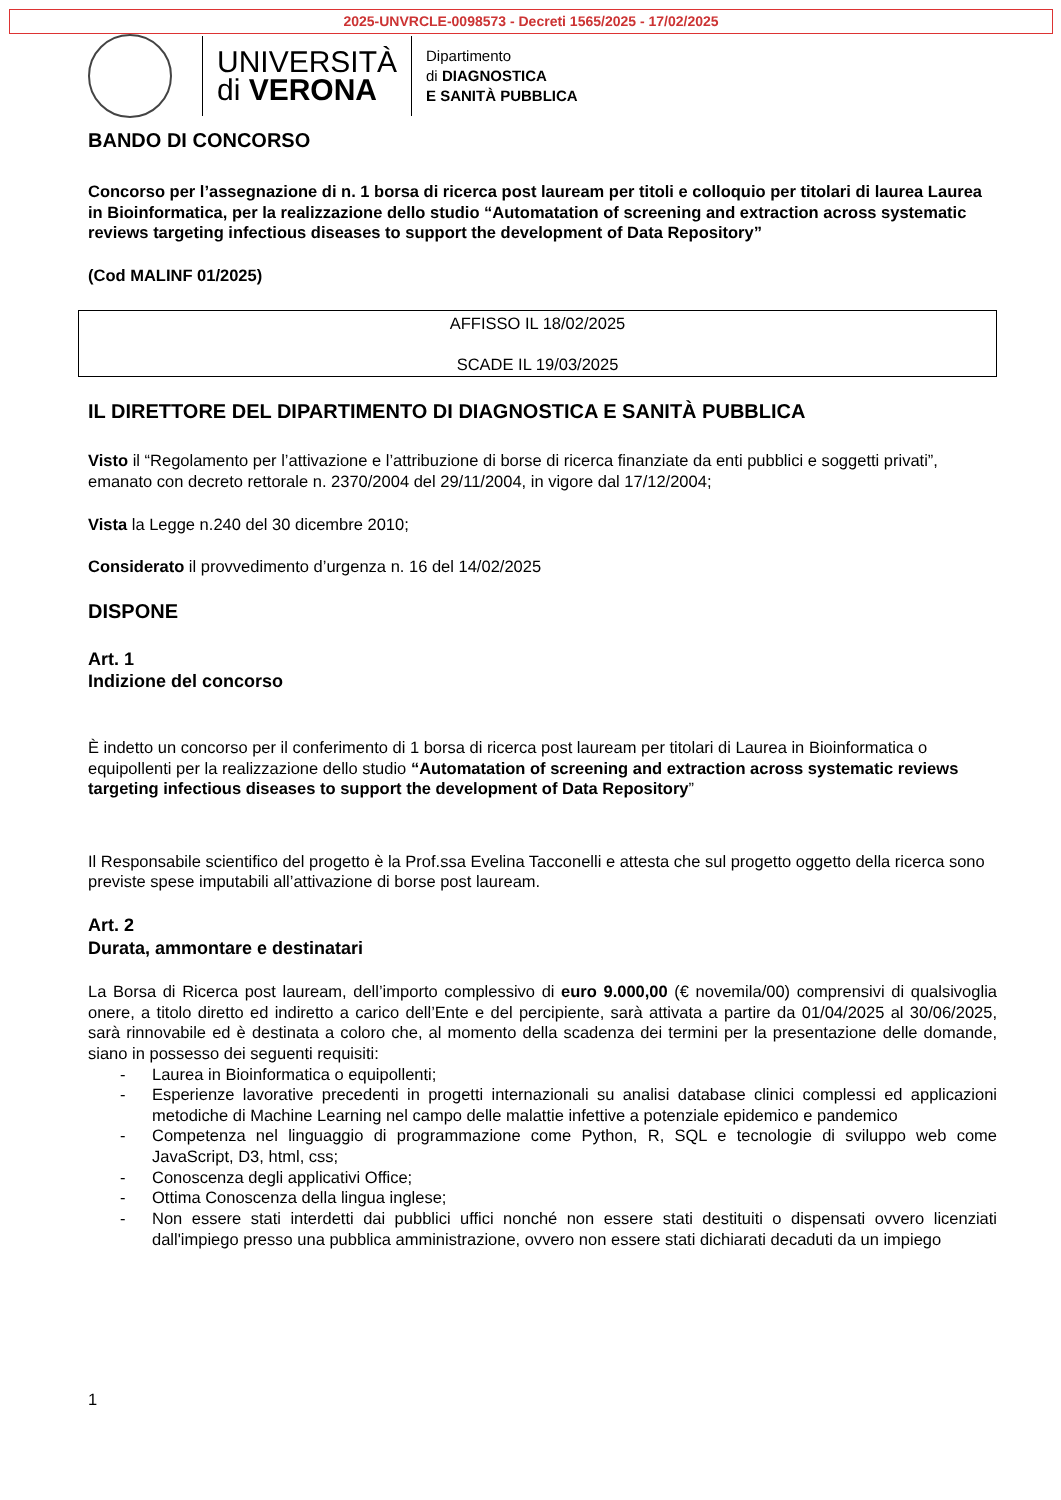2025-UNVRCLE-0098573 - Decreti 1565/2025 - 17/02/2025
UNIVERSITÀ
di VERONA
Dipartimento
di DIAGNOSTICA
E SANITÀ PUBBLICA
BANDO DI CONCORSO
Concorso per l’assegnazione di n. 1 borsa di ricerca post lauream per titoli e colloquio per titolari di laurea Laurea in Bioinformatica, per la realizzazione dello studio “Automatation of screening and extraction across systematic reviews targeting infectious diseases to support the development of Data Repository”
(Cod MALINF 01/2025)
AFFISSO IL 18/02/2025
SCADE IL 19/03/2025
IL DIRETTORE DEL DIPARTIMENTO DI DIAGNOSTICA E SANITÀ PUBBLICA
Visto il “Regolamento per l’attivazione e l’attribuzione di borse di ricerca finanziate da enti pubblici e soggetti privati”, emanato con decreto rettorale n. 2370/2004 del 29/11/2004, in vigore dal 17/12/2004;
Vista la Legge n.240 del 30 dicembre 2010;
Considerato il provvedimento d’urgenza n. 16 del 14/02/2025
DISPONE
Art. 1
Indizione del concorso
È indetto un concorso per il conferimento di 1 borsa di ricerca post lauream per titolari di Laurea in Bioinformatica o equipollenti per la realizzazione dello studio “Automatation of screening and extraction across systematic reviews targeting infectious diseases to support the development of Data Repository”
Il Responsabile scientifico del progetto è la Prof.ssa Evelina Tacconelli e attesta che sul progetto oggetto della ricerca sono previste spese imputabili all’attivazione di borse post lauream.
Art. 2
Durata, ammontare e destinatari
La Borsa di Ricerca post lauream, dell’importo complessivo di euro 9.000,00 (€ novemila/00) comprensivi di qualsivoglia onere, a titolo diretto ed indiretto a carico dell’Ente e del percipiente, sarà attivata a partire da 01/04/2025 al 30/06/2025, sarà rinnovabile ed è destinata a coloro che, al momento della scadenza dei termini per la presentazione delle domande, siano in possesso dei seguenti requisiti:
- Laurea in Bioinformatica o equipollenti;
- Esperienze lavorative precedenti in progetti internazionali su analisi database clinici complessi ed applicazioni metodiche di Machine Learning nel campo delle malattie infettive a potenziale epidemico e pandemico
- Competenza nel linguaggio di programmazione come Python, R, SQL e tecnologie di sviluppo web come JavaScript, D3, html, css;
- Conoscenza degli applicativi Office;
- Ottima Conoscenza della lingua inglese;
- Non essere stati interdetti dai pubblici uffici nonché non essere stati destituiti o dispensati ovvero licenziati dall'impiego presso una pubblica amministrazione, ovvero non essere stati dichiarati decaduti da un impiego
1